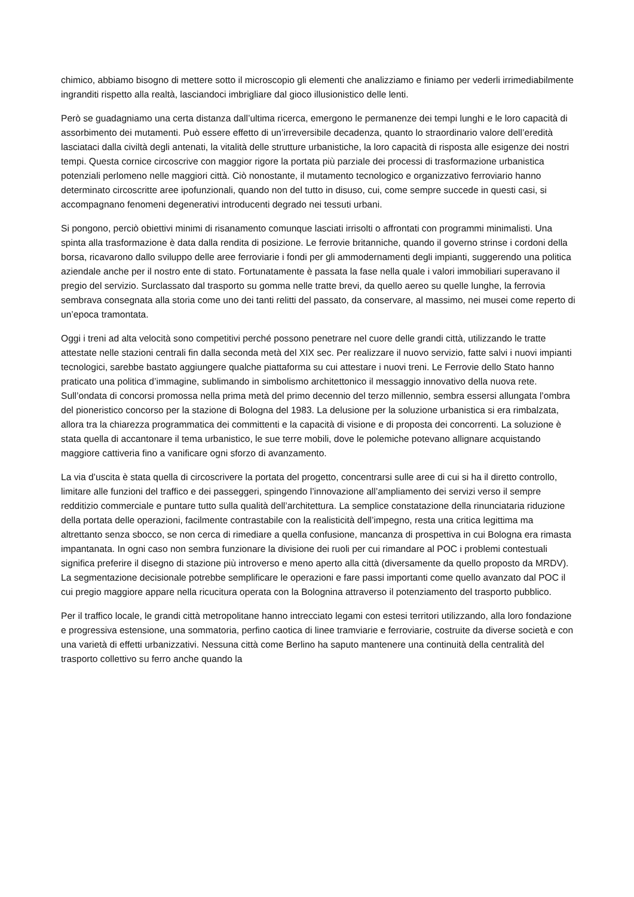chimico, abbiamo bisogno di mettere sotto il microscopio gli elementi che analizziamo e finiamo per vederli irrimediabilmente ingranditi rispetto alla realtà, lasciandoci imbrigliare dal gioco illusionistico delle lenti.
Però se guadagniamo una certa distanza dall’ultima ricerca, emergono le permanenze dei tempi lunghi e le loro capacità di assorbimento dei mutamenti. Può essere effetto di un’irreversibile decadenza, quanto lo straordinario valore dell’eredità lasciataci dalla civiltà degli antenati, la vitalità delle strutture urbanistiche, la loro capacità di risposta alle esigenze dei nostri tempi. Questa cornice circoscrive con maggior rigore la portata più parziale dei processi di trasformazione urbanistica potenziali perlomeno nelle maggiori città. Ciò nonostante, il mutamento tecnologico e organizzativo ferroviario hanno determinato circoscritte aree ipofunzionali, quando non del tutto in disuso, cui, come sempre succede in questi casi, si accompagnano fenomeni degenerativi introducenti degrado nei tessuti urbani.
Si pongono, perciò obiettivi minimi di risanamento comunque lasciati irrisolti o affrontati con programmi minimalisti. Una spinta alla trasformazione è data dalla rendita di posizione. Le ferrovie britanniche, quando il governo strinse i cordoni della borsa, ricavarono dallo sviluppo delle aree ferroviarie i fondi per gli ammodernamenti degli impianti, suggerendo una politica aziendale anche per il nostro ente di stato. Fortunatamente è passata la fase nella quale i valori immobiliari superavano il pregio del servizio. Surclassato dal trasporto su gomma nelle tratte brevi, da quello aereo su quelle lunghe, la ferrovia sembrava consegnata alla storia come uno dei tanti relitti del passato, da conservare, al massimo, nei musei come reperto di un’epoca tramontata.
Oggi i treni ad alta velocità sono competitivi perché possono penetrare nel cuore delle grandi città, utilizzando le tratte attestate nelle stazioni centrali fin dalla seconda metà del XIX sec. Per realizzare il nuovo servizio, fatte salvi i nuovi impianti tecnologici, sarebbe bastato aggiungere qualche piattaforma su cui attestare i nuovi treni. Le Ferrovie dello Stato hanno praticato una politica d’immagine, sublimando in simbolismo architettonico il messaggio innovativo della nuova rete. Sull’ondata di concorsi promossa nella prima metà del primo decennio del terzo millennio, sembra essersi allungata l’ombra del pioneristico concorso per la stazione di Bologna del 1983. La delusione per la soluzione urbanistica si era rimbalzata, allora tra la chiarezza programmatica dei committenti e la capacità di visione e di proposta dei concorrenti. La soluzione è stata quella di accantonare il tema urbanistico, le sue terre mobili, dove le polemiche potevano allignare acquistando maggiore cattiveria fino a vanificare ogni sforzo di avanzamento.
La via d’uscita è stata quella di circoscrivere la portata del progetto, concentrarsi sulle aree di cui si ha il diretto controllo, limitare alle funzioni del traffico e dei passeggeri, spingendo l’innovazione all’ampliamento dei servizi verso il sempre redditizio commerciale e puntare tutto sulla qualità dell’architettura. La semplice constatazione della rinunciataria riduzione della portata delle operazioni, facilmente contrastabile con la realisticità dell’impegno, resta una critica legittima ma altrettanto senza sbocco, se non cerca di rimediare a quella confusione, mancanza di prospettiva in cui Bologna era rimasta impantanata. In ogni caso non sembra funzionare la divisione dei ruoli per cui rimandare al POC i problemi contestuali significa preferire il disegno di stazione più introverso e meno aperto alla città (diversamente da quello proposto da MRDV). La segmentazione decisionale potrebbe semplificare le operazioni e fare passi importanti come quello avanzato dal POC il cui pregio maggiore appare nella ricucitura operata con la Bolognina attraverso il potenziamento del trasporto pubblico.
Per il traffico locale, le grandi città metropolitane hanno intrecciato legami con estesi territori utilizzando, alla loro fondazione e progressiva estensione, una sommatoria, perfino caotica di linee tramviarie e ferroviarie, costruite da diverse società e con una varietà di effetti urbanizzativi. Nessuna città come Berlino ha saputo mantenere una continuità della centralità del trasporto collettivo su ferro anche quando la